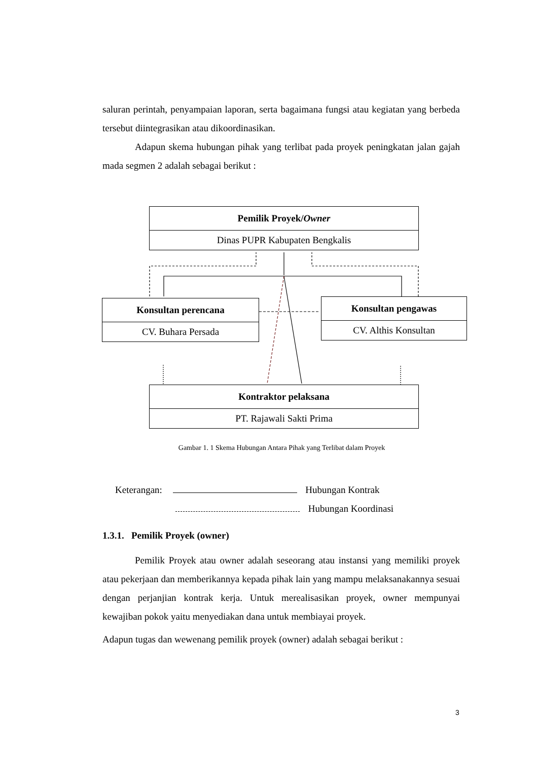saluran perintah, penyampaian laporan, serta bagaimana fungsi atau kegiatan yang berbeda tersebut diintegrasikan atau dikoordinasikan.
Adapun skema hubungan pihak yang terlibat pada proyek peningkatan jalan gajah mada segmen 2 adalah sebagai berikut :
Pemilik Proyek/Owner
Dinas PUPR Kabupaten Bengkalis
Konsultan perencana
CV. Buhara Persada
Konsultan pengawas
CV. Althis Konsultan
Kontraktor pelaksana
PT. Rajawali Sakti Prima
Gambar 1. 1 Skema Hubungan Antara Pihak yang Terlibat dalam Proyek
Keterangan: Hubungan Kontrak
Hubungan Koordinasi
1.3.1. Pemilik Proyek (owner)
Pemilik Proyek atau owner adalah seseorang atau instansi yang memiliki proyek atau pekerjaan dan memberikannya kepada pihak lain yang mampu melaksanakannya sesuai dengan perjanjian kontrak kerja. Untuk merealisasikan proyek, owner mempunyai kewajiban pokok yaitu menyediakan dana untuk membiayai proyek.
Adapun tugas dan wewenang pemilik proyek (owner) adalah sebagai berikut :
3